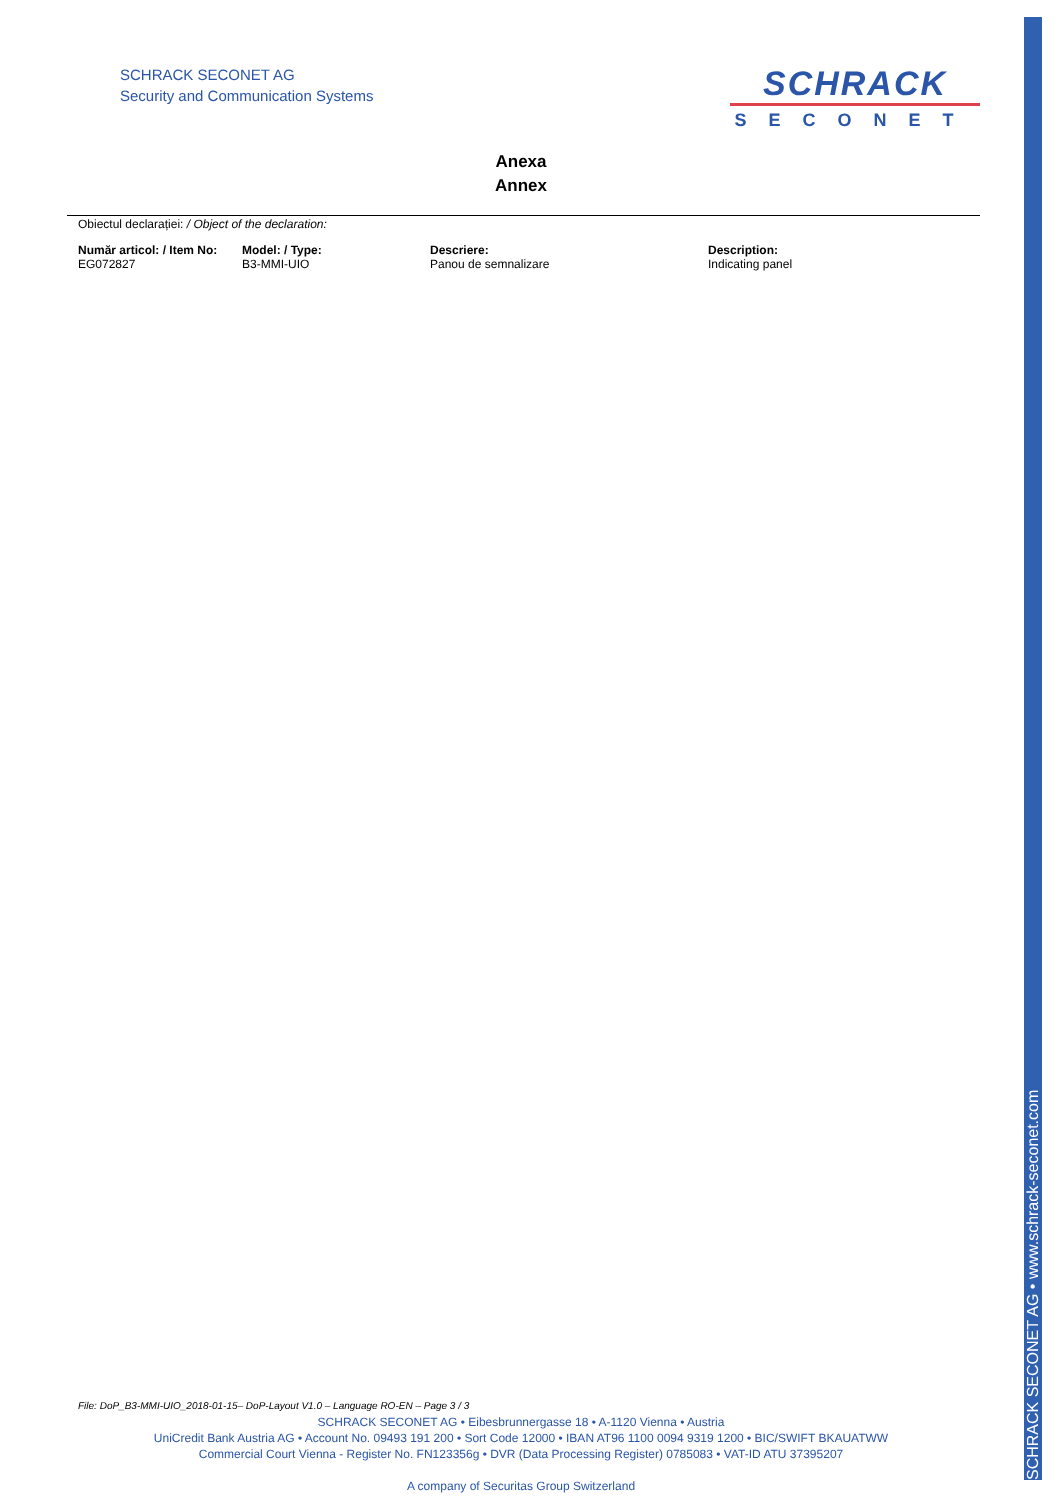SCHRACK SECONET AG • www.schrack-seconet.com
SCHRACK SECONET AG
Security and Communication Systems
SCHRACK
SECONET
Anexa
Annex
Obiectul declarației: / Object of the declaration:
| Număr articol: / Item No: | Model: / Type: | Descriere: | Description: |
| --- | --- | --- | --- |
| EG072827 | B3-MMI-UIO | Panou de semnalizare | Indicating panel |
File: DoP_B3-MMI-UIO_2018-01-15– DoP-Layout V1.0 – Language RO-EN – Page 3 / 3
SCHRACK SECONET AG • Eibesbrunnergasse 18 • A-1120 Vienna • Austria
UniCredit Bank Austria AG • Account No. 09493 191 200 • Sort Code 12000 • IBAN AT96 1100 0094 9319 1200 • BIC/SWIFT BKAUATWW
Commercial Court Vienna - Register No. FN123356g • DVR (Data Processing Register) 0785083 • VAT-ID ATU 37395207
A company of Securitas Group Switzerland